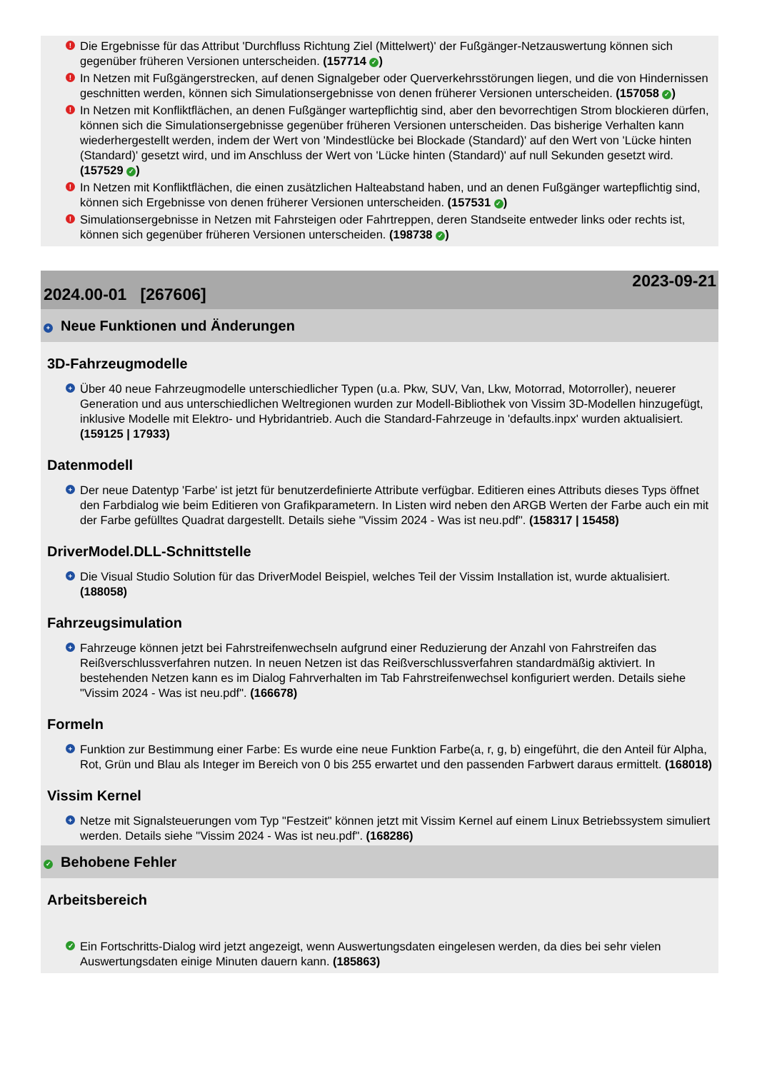! Die Ergebnisse für das Attribut 'Durchfluss Richtung Ziel (Mittelwert)' der Fußgänger-Netzauswertung können sich gegenüber früheren Versionen unterscheiden. (157714 ✓)
! In Netzen mit Fußgängerstrecken, auf denen Signalgeber oder Querverkehrsstörungen liegen, und die von Hindernissen geschnitten werden, können sich Simulationsergebnisse von denen früherer Versionen unterscheiden. (157058 ✓)
! In Netzen mit Konfliktflächen, an denen Fußgänger wartepflichtig sind, aber den bevorrechtigen Strom blockieren dürfen, können sich die Simulationsergebnisse gegenüber früheren Versionen unterscheiden. Das bisherige Verhalten kann wiederhergestellt werden, indem der Wert von 'Mindestlücke bei Blockade (Standard)' auf den Wert von 'Lücke hinten (Standard)' gesetzt wird, und im Anschluss der Wert von 'Lücke hinten (Standard)' auf null Sekunden gesetzt wird. (157529 ✓)
! In Netzen mit Konfliktflächen, die einen zusätzlichen Halteabstand haben, und an denen Fußgänger wartepflichtig sind, können sich Ergebnisse von denen früherer Versionen unterscheiden. (157531 ✓)
! Simulationsergebnisse in Netzen mit Fahrsteigen oder Fahrtreppen, deren Standseite entweder links oder rechts ist, können sich gegenüber früheren Versionen unterscheiden. (198738 ✓)
2024.00-01 [267606] 2023-09-21
+ Neue Funktionen und Änderungen
3D-Fahrzeugmodelle
+ Über 40 neue Fahrzeugmodelle unterschiedlicher Typen (u.a. Pkw, SUV, Van, Lkw, Motorrad, Motorroller), neuerer Generation und aus unterschiedlichen Weltregionen wurden zur Modell-Bibliothek von Vissim 3D-Modellen hinzugefügt, inklusive Modelle mit Elektro- und Hybridantrieb. Auch die Standard-Fahrzeuge in 'defaults.inpx' wurden aktualisiert. (159125 | 17933)
Datenmodell
+ Der neue Datentyp 'Farbe' ist jetzt für benutzerdefinierte Attribute verfügbar. Editieren eines Attributs dieses Typs öffnet den Farbdialog wie beim Editieren von Grafikparametern. In Listen wird neben den ARGB Werten der Farbe auch ein mit der Farbe gefülltes Quadrat dargestellt. Details siehe "Vissim 2024 - Was ist neu.pdf". (158317 | 15458)
DriverModel.DLL-Schnittstelle
+ Die Visual Studio Solution für das DriverModel Beispiel, welches Teil der Vissim Installation ist, wurde aktualisiert. (188058)
Fahrzeugsimulation
+ Fahrzeuge können jetzt bei Fahrstreifenwechseln aufgrund einer Reduzierung der Anzahl von Fahrstreifen das Reißverschlussverfahren nutzen. In neuen Netzen ist das Reißverschlussverfahren standardmäßig aktiviert. In bestehenden Netzen kann es im Dialog Fahrverhalten im Tab Fahrstreifenwechsel konfiguriert werden. Details siehe "Vissim 2024 - Was ist neu.pdf". (166678)
Formeln
+ Funktion zur Bestimmung einer Farbe: Es wurde eine neue Funktion Farbe(a, r, g, b) eingeführt, die den Anteil für Alpha, Rot, Grün und Blau als Integer im Bereich von 0 bis 255 erwartet und den passenden Farbwert daraus ermittelt. (168018)
Vissim Kernel
+ Netze mit Signalsteuerungen vom Typ "Festzeit" können jetzt mit Vissim Kernel auf einem Linux Betriebssystem simuliert werden. Details siehe "Vissim 2024 - Was ist neu.pdf". (168286)
✓ Behobene Fehler
Arbeitsbereich
✓ Ein Fortschritts-Dialog wird jetzt angezeigt, wenn Auswertungsdaten eingelesen werden, da dies bei sehr vielen Auswertungsdaten einige Minuten dauern kann. (185863)